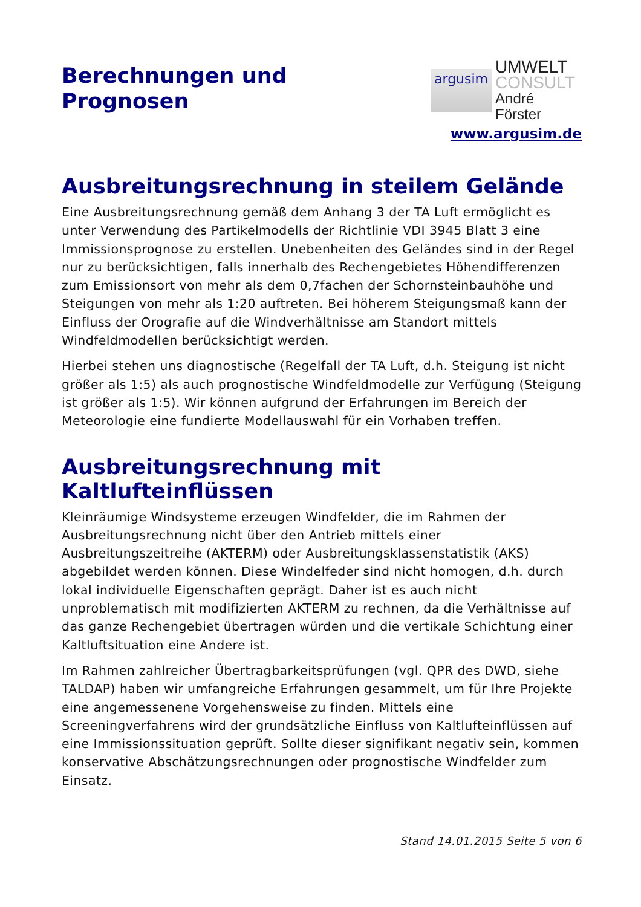Berechnungen und
Prognosen
argusim
UMWELT
CONSULT
André Förster
www.argusim.de
Ausbreitungsrechnung in steilem Gelände
Eine Ausbreitungsrechnung gemäß dem Anhang 3 der TA Luft ermöglicht es unter Verwendung des Partikelmodells der Richtlinie VDI 3945 Blatt 3 eine Immissionsprognose zu erstellen. Unebenheiten des Geländes sind in der Regel nur zu berücksichtigen, falls innerhalb des Rechengebietes Höhendifferenzen zum Emissionsort von mehr als dem 0,7fachen der Schornsteinbauhöhe und Steigungen von mehr als 1:20 auftreten. Bei höherem Steigungsmaß kann der Einfluss der Orografie auf die Windverhältnisse am Standort mittels Windfeldmodellen berücksichtigt werden.
Hierbei stehen uns diagnostische (Regelfall der TA Luft, d.h. Steigung ist nicht größer als 1:5) als auch prognostische Windfeldmodelle zur Verfügung (Steigung ist größer als 1:5). Wir können aufgrund der Erfahrungen im Bereich der Meteorologie eine fundierte Modellauswahl für ein Vorhaben treffen.
Ausbreitungsrechnung mit Kaltlufteinflüssen
Kleinräumige Windsysteme erzeugen Windfelder, die im Rahmen der Ausbreitungsrechnung nicht über den Antrieb mittels einer Ausbreitungszeitreihe (AKTERM) oder Ausbreitungsklassenstatistik (AKS) abgebildet werden können. Diese Windelfeder sind nicht homogen, d.h. durch lokal individuelle Eigenschaften geprägt. Daher ist es auch nicht unproblematisch mit modifizierten AKTERM zu rechnen, da die Verhältnisse auf das ganze Rechengebiet übertragen würden und die vertikale Schichtung einer Kaltluftsituation eine Andere ist.
Im Rahmen zahlreicher Übertragbarkeitsprüfungen (vgl. QPR des DWD, siehe TALDAP) haben wir umfangreiche Erfahrungen gesammelt, um für Ihre Projekte eine angemessenene Vorgehensweise zu finden. Mittels eine Screeningverfahrens wird der grundsätzliche Einfluss von Kaltlufteinflüssen auf eine Immissionssituation geprüft. Sollte dieser signifikant negativ sein, kommen konservative Abschätzungsrechnungen oder prognostische Windfelder zum Einsatz.
Stand 14.01.2015 Seite 5 von 6